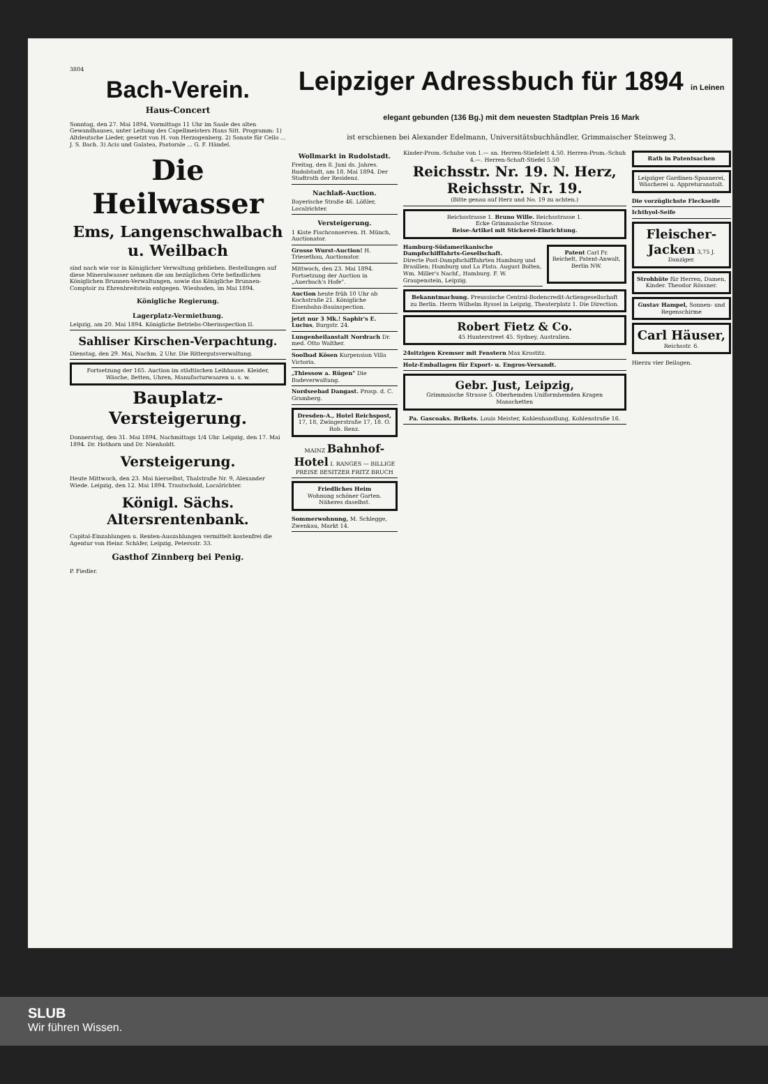3804
Bach-Verein.
Haus-Concert
Sonntag, den 27. Mai 1894, Vormittags 11 Uhr im Saale des alten Gewandhauses, unter Leitung des Capellmeisters Hans Sitt. Programm: 1) Altdeutsche Lieder, gesetzt von H. von Herzogenberg. 2) Sonate für Cello ... J. S. Bach. 3) Acis und Galatea, Pastorale ... G. F. Händel.
Die Heilwasser
Ems, Langenschwalbach u. Weilbach
sind nach wie vor in Königlicher Verwaltung geblieben. Bestellungen auf diese Mineralwasser nehmen die am bezüglichen Orte befindlichen Königlichen Brunnen-Verwaltungen, sowie das Königliche Brunnen-Comptoir zu Ehrenbreitstein entgegen. Wiesbaden, im Mai 1894.
Königliche Regierung.
Lagerplatz-Vermiethung.
Leipzig, am 20. Mai 1894. Königliche Betriebs-Oberinspection II.
Sahliser Kirschen-Verpachtung.
Dienstag, den 29. Mai, Nachm. 2 Uhr. Die Rittergutsverwaltung.
Fortsetzung der 165. Auction im städtischen Leihhause. Kleider, Wäsche, Betten, Uhren, Manufacturwaaren u. s. w.
Bauplatz-Versteigerung.
Donnerstag, den 31. Mai 1894, Nachmittags 1/4 Uhr. Leipzig, den 17. Mai 1894. Dr. Hothorn und Dr. Nienholdt.
Versteigerung.
Heute Mittwoch, den 23. Mai hierselbst, Thalstraße Nr. 9, Alexander Wiede. Leipzig, den 12. Mai 1894. Trautschold, Localrichter.
Königl. Sächs. Altersrentenbank.
Capital-Einzahlungen u. Renten-Auszahlungen vermittelt kostenfrei die Agentur von Heinr. Schäfer, Leipzig, Petersstr. 33.
Gasthof Zinnberg bei Penig.
P. Fiedler.
Leipziger Adressbuch für 1894 in Leinen elegant gebunden (136 Bg.) mit dem neuesten Stadtplan Preis 16 Mark
ist erschienen bei Alexander Edelmann, Universitätsbuchhändler, Grimmaischer Steinweg 3.
Wollmarkt in Rudolstadt.
Freitag, den 8. Juni ds. Jahres. Rudolstadt, am 18. Mai 1894. Der Stadtrath der Residenz.
Nachlaß-Auction.
Bayerische Straße 46. Lößler, Localrichter.
Versteigerung.
1 Kiste Fischconserven. H. Münch, Auctionator.
Grosse Wurst-Auction! H. Triesethau, Auctionator.
Mittwoch, den 23. Mai 1894. Fortsetzung der Auction in „Auerbach's Hofe".
Auction heute früh 10 Uhr ab Kochstraße 21. Königliche Eisenbahn-Bauinspection.
jetzt nur 3 Mk.! Saphir's E. Lucius, Burgstr. 24.
Lungenheilanstalt Nordrach Dr. med. Otto Walther.
Soolbad Kösen Kurpension Villa Victoria.
„Thiessow a. Rügen" Die Badeverwaltung.
Nordseebad Dangast. Prosp. d. C. Gramberg.
Dresden-A., Hotel Reichspost, 17, 18, Zwingerstraße 17, 18. O. Rob. Renz.
MAINZ Bahnhof-Hotel I. RANGES — BILLIGE PREISE BESITZER FRITZ BRUCH
Friedliches Heim
Wohnung schöner Garten. Näheres daselbst.
Sommerwohnung, M. Schlegge, Zwenkau, Markt 14.
Kinder-Prom.-Schuhe von 1.— an. Herren-Stiefelett 4.50. Herren-Prom.-Schuh 4.—. Herren-Schaft-Stiefel 5.50
Reichsstr. Nr. 19. N. Herz, Reichsstr. Nr. 19.
(Bitte genau auf Herz und No. 19 zu achten.)
Reichsstrasse 1. Bruno Wille. Reichsstrasse 1.
Ecke Grimmaische Strasse.
Reise-Artikel mit Stickerei-Einrichtung.
Hamburg-Südamerikanische Dampfschifffahrts-Gesellschaft.
Directe Post-Dampfschifffahrten Hamburg und Brasilien; Hamburg und La Plata. August Bolten, Wm. Miller's Nachf., Hamburg. F. W. Graupenstein, Leipzig.
Patent Carl Fr. Reichelt, Patent-Anwalt, Berlin NW.
Bekanntmachung. Preussische Central-Bodencredit-Actiengesellschaft zu Berlin. Herrn Wilhelm Ryssel in Leipzig, Theaterplatz 1. Die Direction.
Robert Fietz & Co.
45 Hunterstreet 45. Sydney, Australien.
24sitzigen Kremser mit Fenstern Max Krostitz.
Holz-Emballagen für Export- u. Engros-Versandt.
Gebr. Just, Leipzig,
Grimmaische Strasse 5. Oberhemden Uniformhemden Kragen Manschetten
Pa. Gascoaks. Brikets. Louis Meister, Kohlenhandlung, Kohlenstraße 16.
Rath in Patentsachen
Leipziger Gardinen-Spannerei, Wäscherei u. Appreturanstalt.
Die vorzüglichste Fleckseife
Ichthyol-Seife
Fleischer-Jacken 3,75 J. Danziger.
Strohhüte für Herren, Damen, Kinder. Theodor Rössner.
Gustav Hampel, Sonnen- und Regenschirme
Carl Häuser, Reichsstr. 6.
Hierzu vier Beilagen.
SLUB
Wir führen Wissen.